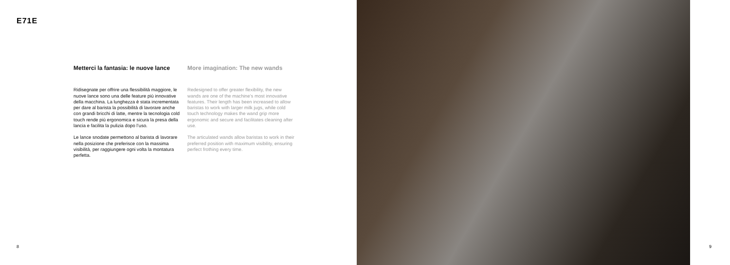E71E
Metterci la fantasia: le nuove lance
Ridisegnate per offrire una flessibilità maggiore, le nuove lance sono una delle feature più innovative della macchina. La lunghezza è stata incrementata per dare al barista la possibilità di lavorare anche con grandi bricchi di latte, mentre la tecnologia cold touch rende più ergonomica e sicura la presa della lancia e facilita la pulizia dopo l’uso.
Le lance snodate permettono al barista di lavorare nella posizione che preferisce con la massima visibilità, per raggiungere ogni volta la montatura perfetta.
More imagination: The new wands
Redesigned to offer greater flexibility, the new wands are one of the machine’s most innovative features. Their length has been increased to allow baristas to work with larger milk jugs, while cold touch technology makes the wand grip more ergonomic and secure and facilitates cleaning after use.
The articulated wands allow baristas to work in their preferred position with maximum visibility, ensuring perfect frothing every time.
8
9